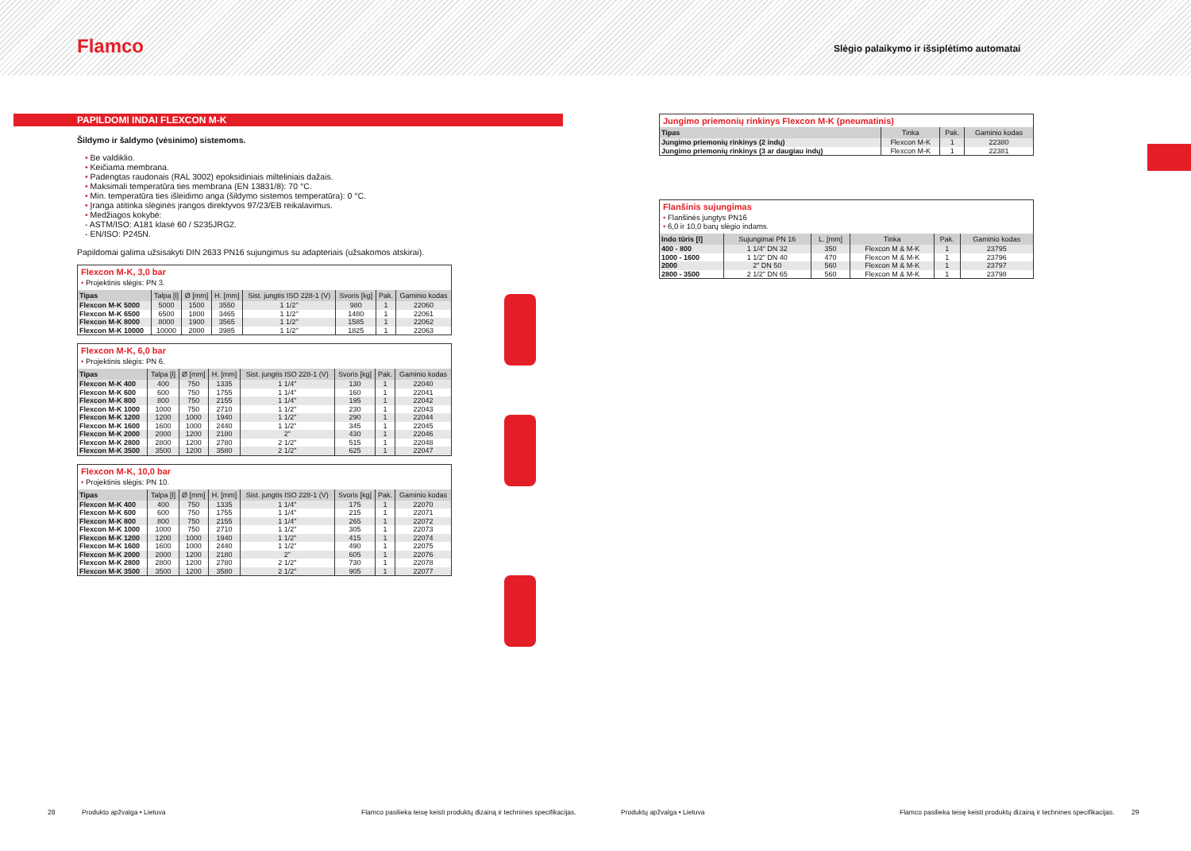Flamco
Slėgio palaikymo ir išsiplėtimo automatai
PAPILDOMI INDAI FLEXCON M-K
Šildymo ir šaldymo (vėsinimo) sistemoms.
• Be valdiklio.
• Keičiama membrana.
• Padengtas raudonais (RAL 3002) epoksidiniais milteliniais dažais.
• Maksimali temperatūra ties membrana (EN 13831/8): 70 °C.
• Min. temperatūra ties išleidimo anga (šildymo sistemos temperatūra): 0 °C.
• Įranga atitinka slėginės įrangos direktyvos 97/23/EB reikalavimus.
• Medžiagos kokybė:
- ASTM/ISO: A181 klasė 60 / S235JRG2.
- EN/ISO: P245N.
Papildomai galima užsisakyti DIN 2633 PN16 sujungimus su adapteriais (užsakomos atskirai).
Flexcon M-K, 3,0 bar
• Projektinis slėgis: PN 3.
| Tipas | Talpa [l] | Ø [mm] | H. [mm] | Sist. jungtis ISO 228-1 (V) | Svoris [kg] | Pak. | Gaminio kodas |
| --- | --- | --- | --- | --- | --- | --- | --- |
| Flexcon M-K 5000 | 5000 | 1500 | 3550 | 1 1/2" | 980 | 1 | 22060 |
| Flexcon M-K 6500 | 6500 | 1800 | 3465 | 1 1/2" | 1480 | 1 | 22061 |
| Flexcon M-K 8000 | 8000 | 1900 | 3565 | 1 1/2" | 1585 | 1 | 22062 |
| Flexcon M-K 10000 | 10000 | 2000 | 3985 | 1 1/2" | 1825 | 1 | 22063 |
Flexcon M-K, 6,0 bar
• Projektinis slėgis: PN 6.
| Tipas | Talpa [l] | Ø [mm] | H. [mm] | Sist. jungtis ISO 228-1 (V) | Svoris [kg] | Pak. | Gaminio kodas |
| --- | --- | --- | --- | --- | --- | --- | --- |
| Flexcon M-K 400 | 400 | 750 | 1335 | 1 1/4" | 130 | 1 | 22040 |
| Flexcon M-K 600 | 600 | 750 | 1755 | 1 1/4" | 160 | 1 | 22041 |
| Flexcon M-K 800 | 800 | 750 | 2155 | 1 1/4" | 195 | 1 | 22042 |
| Flexcon M-K 1000 | 1000 | 750 | 2710 | 1 1/2" | 230 | 1 | 22043 |
| Flexcon M-K 1200 | 1200 | 1000 | 1940 | 1 1/2" | 290 | 1 | 22044 |
| Flexcon M-K 1600 | 1600 | 1000 | 2440 | 1 1/2" | 345 | 1 | 22045 |
| Flexcon M-K 2000 | 2000 | 1200 | 2180 | 2" | 430 | 1 | 22046 |
| Flexcon M-K 2800 | 2800 | 1200 | 2780 | 2 1/2" | 515 | 1 | 22048 |
| Flexcon M-K 3500 | 3500 | 1200 | 3580 | 2 1/2" | 625 | 1 | 22047 |
Flexcon M-K, 10,0 bar
• Projektinis slėgis: PN 10.
| Tipas | Talpa [l] | Ø [mm] | H. [mm] | Sist. jungtis ISO 228-1 (V) | Svoris [kg] | Pak. | Gaminio kodas |
| --- | --- | --- | --- | --- | --- | --- | --- |
| Flexcon M-K 400 | 400 | 750 | 1335 | 1 1/4" | 175 | 1 | 22070 |
| Flexcon M-K 600 | 600 | 750 | 1755 | 1 1/4" | 215 | 1 | 22071 |
| Flexcon M-K 800 | 800 | 750 | 2155 | 1 1/4" | 265 | 1 | 22072 |
| Flexcon M-K 1000 | 1000 | 750 | 2710 | 1 1/2" | 305 | 1 | 22073 |
| Flexcon M-K 1200 | 1200 | 1000 | 1940 | 1 1/2" | 415 | 1 | 22074 |
| Flexcon M-K 1600 | 1600 | 1000 | 2440 | 1 1/2" | 490 | 1 | 22075 |
| Flexcon M-K 2000 | 2000 | 1200 | 2180 | 2" | 605 | 1 | 22076 |
| Flexcon M-K 2800 | 2800 | 1200 | 2780 | 2 1/2" | 730 | 1 | 22078 |
| Flexcon M-K 3500 | 3500 | 1200 | 3580 | 2 1/2" | 905 | 1 | 22077 |
Jungimo priemonių rinkinys Flexcon M-K (pneumatinis)
| Tipas | Tinka | Pak. | Gaminio kodas |
| --- | --- | --- | --- |
| Jungimo priemonių rinkinys (2 indų) | Flexcon M-K | 1 | 22380 |
| Jungimo priemonių rinkinys (3 ar daugiau indų) | Flexcon M-K | 1 | 22381 |
Flanšinis sujungimas
• Flanšinės jungtys PN16
• 6,0 ir 10,0 barų slėgio indams.
| Indo tūris [l] | Sujungimai PN 16 | L. [mm] | Tinka | Pak. | Gaminio kodas |
| --- | --- | --- | --- | --- | --- |
| 400 - 800 | 1 1/4" DN 32 | 350 | Flexcon M & M-K | 1 | 23795 |
| 1000 - 1600 | 1 1/2" DN 40 | 470 | Flexcon M & M-K | 1 | 23796 |
| 2000 | 2" DN 50 | 560 | Flexcon M & M-K | 1 | 23797 |
| 2800 - 3500 | 2 1/2" DN 65 | 560 | Flexcon M & M-K | 1 | 23798 |
28 Produkto apžvalga • Lietuva
Flamco pasilieka teisę keisti produktų dizainą ir technines specifikacijas.
Produktų apžvalga • Lietuva
Flamco pasilieka teisę keisti produktų dizainą ir technines specifikacijas.
29